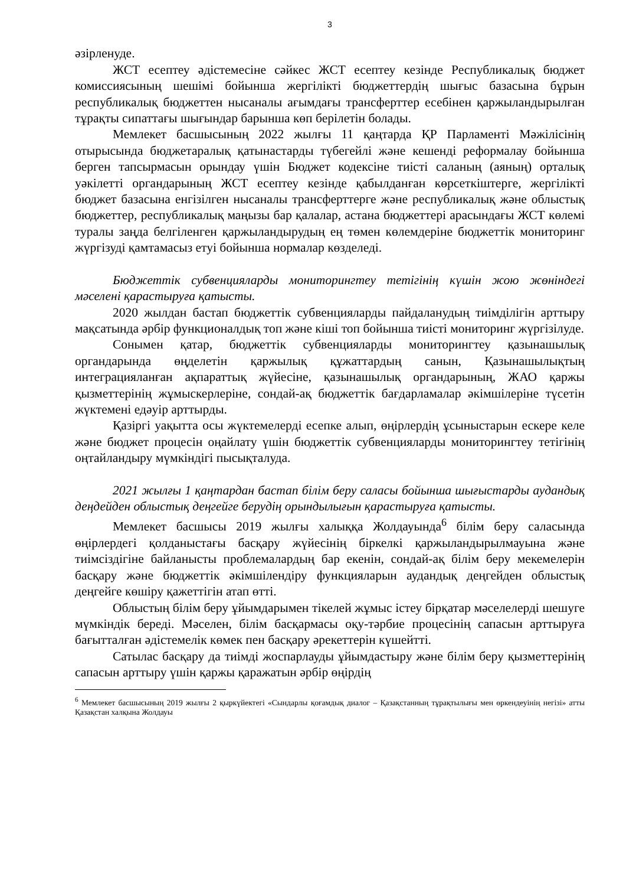3
әзірленуде.
ЖСТ есептеу әдістемесіне сәйкес ЖСТ есептеу кезінде Республикалық бюджет комиссиясының шешімі бойынша жергілікті бюджеттердің шығыс базасына бұрын республикалық бюджеттен нысаналы ағымдағы трансферттер есебінен қаржыландырылған тұрақты сипаттағы шығындар барынша көп берілетін болады.
Мемлекет басшысының 2022 жылғы 11 қаңтарда ҚР Парламенті Мәжілісінің отырысында бюджетаралық қатынастарды түбегейлі және кешенді реформалау бойынша берген тапсырмасын орындау үшін Бюджет кодексіне тиісті саланың (аяның) орталық уәкілетті органдарының ЖСТ есептеу кезінде қабылданған көрсеткіштерге, жергілікті бюджет базасына енгізілген нысаналы трансферттерге және республикалық және облыстық бюджеттер, республикалық маңызы бар қалалар, астана бюджеттері арасындағы ЖСТ көлемі туралы заңда белгіленген қаржыландырудың ең төмен көлемдеріне бюджеттік мониторинг жүргізуді қамтамасыз етуі бойынша нормалар көзделеді.
Бюджеттік субвенцияларды мониторингтеу тетігінің күшін жою жөніндегі мәселені қарастыруға қатысты.
2020 жылдан бастап бюджеттік субвенцияларды пайдаланудың тиімділігін арттыру мақсатында әрбір функционалдық топ және кіші топ бойынша тиісті мониторинг жүргізілуде.
Сонымен қатар, бюджеттік субвенцияларды мониторингтеу қазынашылық органдарында өңделетін қаржылық құжаттардың санын, Қазынашылықтың интеграцияланған ақпараттық жүйесіне, қазынашылық органдарының, ЖАО қаржы қызметтерінің жұмыскерлеріне, сондай-ақ бюджеттік бағдарламалар әкімшілеріне түсетін жүктемені едәуір арттырды.
Қазіргі уақытта осы жүктемелерді есепке алып, өңірлердің ұсыныстарын ескере келе және бюджет процесін оңайлату үшін бюджеттік субвенцияларды мониторингтеу тетігінің оңтайландыру мүмкіндігі пысықталуда.
2021 жылғы 1 қаңтардан бастап білім беру саласы бойынша шығыстарды аудандық деңдейден облыстық деңгейге берудің орындылығын қарастыруға қатысты.
Мемлекет басшысы 2019 жылғы халыққа Жолдауында<sup>6</sup> білім беру саласында өңірлердегі қолданыстағы басқару жүйесінің біркелкі қаржыландырылмауына және тиімсіздігіне байланысты проблемалардың бар екенін, сондай-ақ білім беру мекемелерін басқару және бюджеттік әкімшілендіру функцияларын аудандық деңгейден облыстық деңгейге көшіру қажеттігін атап өтті.
Облыстың білім беру ұйымдарымен тікелей жұмыс істеу бірқатар мәселелерді шешуге мүмкіндік береді. Мәселен, білім басқармасы оқу-тәрбие процесінің сапасын арттыруға бағытталған әдістемелік көмек пен басқару әрекеттерін күшейтті.
Сатылас басқару да тиімді жоспарлауды ұйымдастыру және білім беру қызметтерінің сапасын арттыру үшін қаржы қаражатын әрбір өңірдің
<sup>6</sup> Мемлекет басшысының 2019 жылғы 2 қыркүйектегі «Сындарлы қоғамдық диалог – Қазақстанның тұрақтылығы мен өркендеуінің негізі» атты Қазақстан халқына Жолдауы